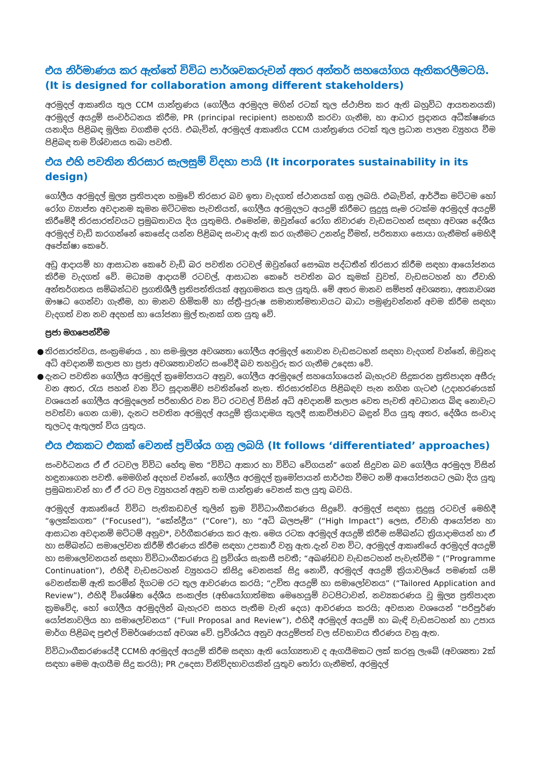එය නිර්මාණය කර ඇත්තේ විවිධ පාර්ශවකරුවන් අතර අන්තර් සහයෝගය ඇතිකරලීමටයි. (It is designed for collaboration among different stakeholders)
අරමුදල් ආකෘතිය තුල CCM යාන්ත්‍රණය (ගෝලීය අරමුදල මගින් රටක් තුල ස්ථාපිත කර ඇති බහුවිධ ආයතනයකි) අරමුදල් අයදුම් සංවර්ධනය කිරීම, PR (principal recipient) සහභාගී කරවා ගැනීම, හා ආධාර ප්‍රදානය අධීක්ෂණය යනාදිය පිළිබඳ මූලික වගකීම දරයි. එබැවින්, අරමුදල් ආකෘතිය CCM යාන්ත්‍රණය රටක් තුල ප්‍රධාන පාලන ව්‍යුහය වීම පිළිබඳ තම විශ්වාසය තබා පවතී.
එය එහි පවතින තිරසාර සැලසුම් විදහා පායි (It incorporates sustainability in its design)
ගෝලීය අරමුදල් මූල්‍ය ප්‍රතිපාදන හමුවේ තිරසාර බව ඉතා වැදගත් ස්ථානයක් ගනු ලබයි. එබැවින්, ආර්ථික මට්ටම හෝ රෝග ව්‍යාප්ත අවදානම කුමන මට්ටමක පැවතියත්, ගෝලීය අරමුදලට අයදුම් කිරීමට සුදුසු සෑම රටක්ම අරමුදල් අයදුම් කිරීමේදී තිරසාරත්වයට ප්‍රමුඛතාවය දිය යුතුමයි. එමෙන්ම, ඔවුන්ගේ රෝග නිවාරණ වැඩසටහන් සඳහා අවශ්‍ය දේශීය අරමුදල් වැඩි කරගන්නේ කෙසේද යන්න පිළිබඳ සංවාද ඇති කර ගැනීමට උනන්දු වීමත්, පරිත්‍යාග සොයා ගැනීමත් මෙහිදී අපේක්ෂා කෙරේ.
අඩු ආදායම් හා ආසාධන කෙරේ වැඩි බර පවතින රටවල් ඔවුන්ගේ සෞඛ්‍ය පද්ධතීන් තිරසාර කිරීම සඳහා ආයෝජනය කිරීම වැදගත් වේ. මධ්‍යම ආදායම් රටවල්, ආසාධන කෙරේ පවතින බර කුමක් වුවත්, වැඩසටහන් හා ඒවාහි අන්තර්ගතය සම්බන්ධව ප්‍රගතිශීලී ප්‍රතිපත්තියක් අනුගමනය කල යුතුයි. මේ අතර මානව සම්පත් අවශ්‍යතා, අත්‍යාවශ්‍ය ඖෂධ ගෙන්වා ගැනීම, හා මානව හිමිකම් හා ස්ත්‍රී-පුරුෂ සමානාත්මතාවයට බාධා පමුණුවන්නන් අවම කිරීම සඳහා වැදගත් වන නව අදහස් හා යෝජනා මුල් තැනක් ගත යුතු වේ.
ප්‍රජා මගපෙන්වීම
● තිරසාරත්වය, සංක්‍රමණය , හා සම-මූල්‍ය අවශ්‍යතා ගෝලීය අරමුදල් නොවන වැඩසටහන් සඳහා වැදගත් වන්නේ, ඔවුනද අධි අවදානම් කලාප හා ප්‍රජා අවශ්‍යතාවන්ට සංවේදී බව තහවුරු කර ගැනීම උදෙසා වේ.
● දැනට පවතින ගෝලීය අරමුදල් ක්‍රමෝපායට අනුව, ගෝලීය අරමුදලේ සහයෝගයෙන් බැහැරව සිදුකරන ප්‍රතිපාදන අසීරු වන අතර, රැය පහන් වන විට සූදානම්ව පවතින්නේ නැත. තිරසාරත්වය පිළිබඳව පැන නගින ගැටළු (උදාහරණයක් වශයෙන් ගෝලීය අරමුදලෙන් පරිභාහිර වන විට රටවල් විසින් අධි අවදානම් කලාප වෙත පැවති අවධානය බිඳ නොවැට පවත්වා ගෙන යාම), දැනට පවතින අරමුදල් අයදුම් ක්‍රියාදාමය තුලදී සාකච්ඡාවට බඳුන් විය යුතු අතර, දේශීය සංවාද තුලටද ඇතුලත් විය යුතුය.
එය එකකට එකක් වෙනස් ප්‍රවිශ්ය ගනු ලබයි (It follows ‘differentiated’ approaches)
සංවර්ධනය ඒ ඒ රටවල විවිධ හේතු මත “විවිධ ආකාර හා විවිධ වේගයන්” ගෙන් සිදුවන බව ගෝලීය අරමුදල විසින් හඳුනාගෙන පවතී. මෙමගින් අදහස් වන්නේ, ගෝලීය අරමුදල් ක්‍රමෝපායන් සාර්ථක වීමට නම් ආයෝජනයට ලබා දිය යුතු ප්‍රමුඛතාවන් හා ඒ ඒ රට වල ව්‍යුහයන් අනුව තම යාන්ත්‍රණ වෙනස් කල යුතු බවයි.
අරමුදල් ආකෘතියේ විවිධ පැතිකඩවල් තුලින් ක්‍රම විවිධාංගීකරණය සිදුවේ. අරමුදල් සඳහා සුදුසු රටවල් මෙහිදී “ඉලක්කගත” (“Focused”), “කේන්ද්‍රීය” (“Core”), හා “අධි බලපෑම්” (“High Impact”) ලෙස, ඒවාහි ආයෝජන හා ආසාධන අවදානම් මට්ටම් අනුව*, වර්ගීකරණය කර ඇත. මෙය රටක අරමුදල් අයදුම් කිරීම සම්බන්ධ ක්‍රියාදාමයන් හා ඒ හා සම්බන්ධ සමාලෝචන කිරීම් තීරණය කිරීම සඳහා උපකාරී වනු ඇත.දැන් වන විට, අරමුදල් ආකෘතියේ අරමුදල් අයදුම් හා සමාලෝචනයන් සඳහා විවිධාංගීකරණය වූ ප්‍රවිශ්ය සැකසී පවතී; “අඛණ්ඩව වැඩසටහන් පැවැත්වීම ” (“Programme Continuation”), එහිදී වැඩසටහන් ව්‍යුහයට කිසිදු වෙනසක් සිදු නොවී, අරමුදල් අයදුම් ක්‍රියාවලියේ පමණක් යම් වෙනස්කම් ඇති කරමින් දිගටම රට තුල ආවරණය කරයි; “උචිත අයදුම් හා සමාලෝචනය” (“Tailored Application and Review”), එහිදී විශේෂිත දේශීය සංකල්ප (අභියෝගාත්මක මෙහෙයුම් වටපිටාවන්, නව්‍යකරණය වූ මූල්‍ය ප්‍රතිපාදන ක්‍රමවේද, හෝ ගෝලීය අරමුදලින් බැහැරව සහය පැතීම වැනි දෙය) ආවරණය කරයි; අවසාන වශයෙන් “පරිපූර්ණ යෝජනාවලිය හා සමාලෝචනය” (“Full Proposal and Review”), එහිදී අරමුදල් අයදුම් හා බැඳි වැඩසටහන් හා උපාය මාර්ග පිළිබඳ පුළුල් විමර්ශණයක් අවශ්‍ය වේ. ප්‍රවිශ්ඨය අනුව අයදුම්පත් වල ස්වභාවය තීරණය වනු ඇත.
විවිධාංගීකරණයේදී CCMහි අරමුදල් අයදුම් කිරීම සඳහා ඇති යෝග්‍යතාව ද ඇගයීමකට ලක් කරනු ලැබේ (අවශ්‍යතා 2ක් සඳහා මෙම ඇගයීම සිදු කරයි); PR උදෙසා විනිවිදභාවයකින් යුතුව තෝරා ගැනීමත්, අරමුදල්